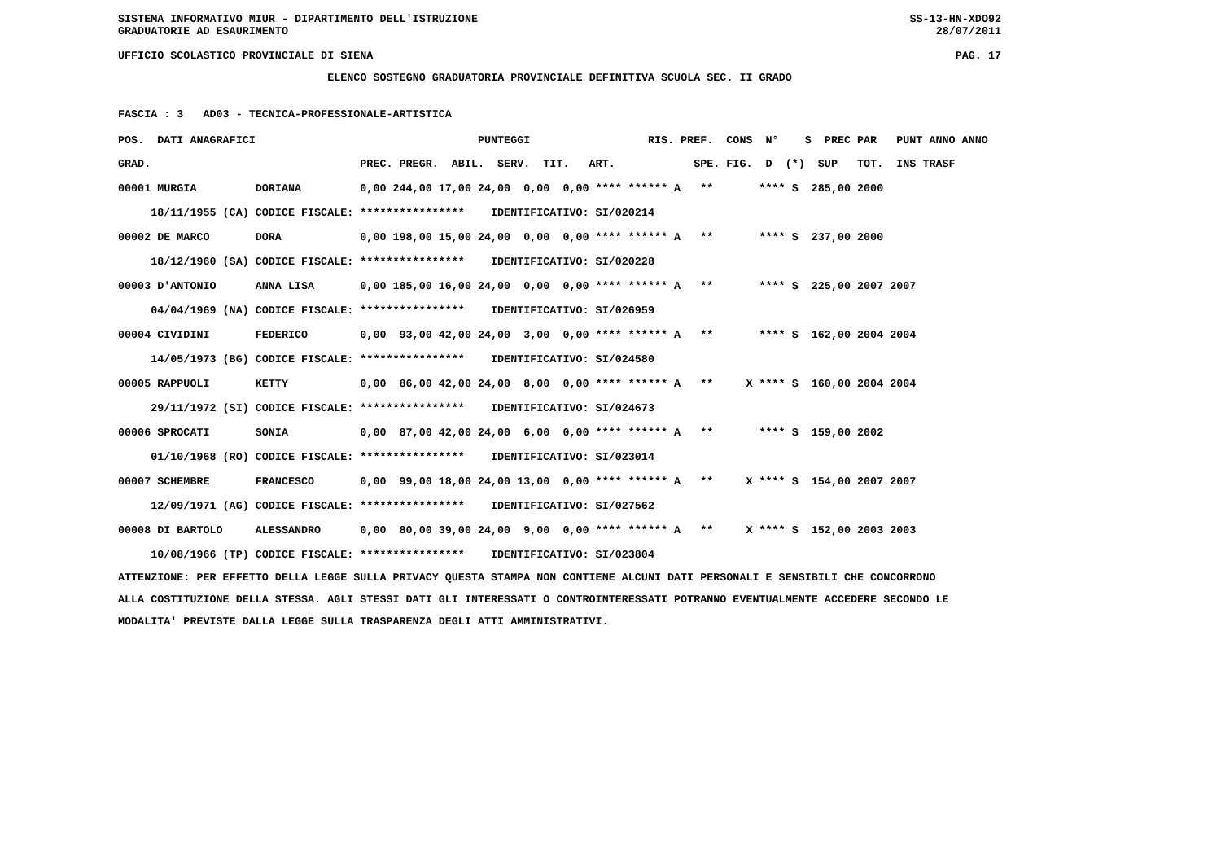SISTEMA INFORMATIVO MIUR - DIPARTIMENTO DELL'ISTRUZIONE SS-13-HN-XDO92
GRADUATORIE AD ESAURIMENTO 28/07/2011
UFFICIO SCOLASTICO PROVINCIALE DI SIENA PAG. 17
ELENCO SOSTEGNO GRADUATORIA PROVINCIALE DEFINITIVA SCUOLA SEC. II GRADO
FASCIA : 3 AD03 - TECNICA-PROFESSIONALE-ARTISTICA
| POS. DATI ANAGRAFICI | | PUNTEGGI RIS. PREF. CONS N° S PREC PAR PUNT ANNO ANNO |
| --- | --- | --- |
| GRAD. | | PREC. PREGR. ABIL. SERV. TIT. ART. SPE. FIG. D (*) SUP TOT. INS TRASF |
| 00001 MURGIA | DORIANA | 0,00 244,00 17,00 24,00 0,00 0,00 **** ****** A ** **** S 285,00 2000 |
| 18/11/1955 (CA) | CODICE FISCALE: | **************** IDENTIFICATIVO: SI/020214 |
| 00002 DE MARCO | DORA | 0,00 198,00 15,00 24,00 0,00 0,00 **** ****** A ** **** S 237,00 2000 |
| 18/12/1960 (SA) | CODICE FISCALE: | **************** IDENTIFICATIVO: SI/020228 |
| 00003 D'ANTONIO | ANNA LISA | 0,00 185,00 16,00 24,00 0,00 0,00 **** ****** A ** **** S 225,00 2007 2007 |
| 04/04/1969 (NA) | CODICE FISCALE: | **************** IDENTIFICATIVO: SI/026959 |
| 00004 CIVIDINI | FEDERICO | 0,00 93,00 42,00 24,00 3,00 0,00 **** ****** A ** **** S 162,00 2004 2004 |
| 14/05/1973 (BG) | CODICE FISCALE: | **************** IDENTIFICATIVO: SI/024580 |
| 00005 RAPPUOLI | KETTY | 0,00 86,00 42,00 24,00 8,00 0,00 **** ****** A ** X **** S 160,00 2004 2004 |
| 29/11/1972 (SI) | CODICE FISCALE: | **************** IDENTIFICATIVO: SI/024673 |
| 00006 SPROCATI | SONIA | 0,00 87,00 42,00 24,00 6,00 0,00 **** ****** A ** **** S 159,00 2002 |
| 01/10/1968 (RO) | CODICE FISCALE: | **************** IDENTIFICATIVO: SI/023014 |
| 00007 SCHEMBRE | FRANCESCO | 0,00 99,00 18,00 24,00 13,00 0,00 **** ****** A ** X **** S 154,00 2007 2007 |
| 12/09/1971 (AG) | CODICE FISCALE: | **************** IDENTIFICATIVO: SI/027562 |
| 00008 DI BARTOLO | ALESSANDRO | 0,00 80,00 39,00 24,00 9,00 0,00 **** ****** A ** X **** S 152,00 2003 2003 |
| 10/08/1966 (TP) | CODICE FISCALE: | **************** IDENTIFICATIVO: SI/023804 |
ATTENZIONE: PER EFFETTO DELLA LEGGE SULLA PRIVACY QUESTA STAMPA NON CONTIENE ALCUNI DATI PERSONALI E SENSIBILI CHE CONCORRONO ALLA COSTITUZIONE DELLA STESSA. AGLI STESSI DATI GLI INTERESSATI O CONTROINTERESSATI POTRANNO EVENTUALMENTE ACCEDERE SECONDO LE MODALITA' PREVISTE DALLA LEGGE SULLA TRASPARENZA DEGLI ATTI AMMINISTRATIVI.